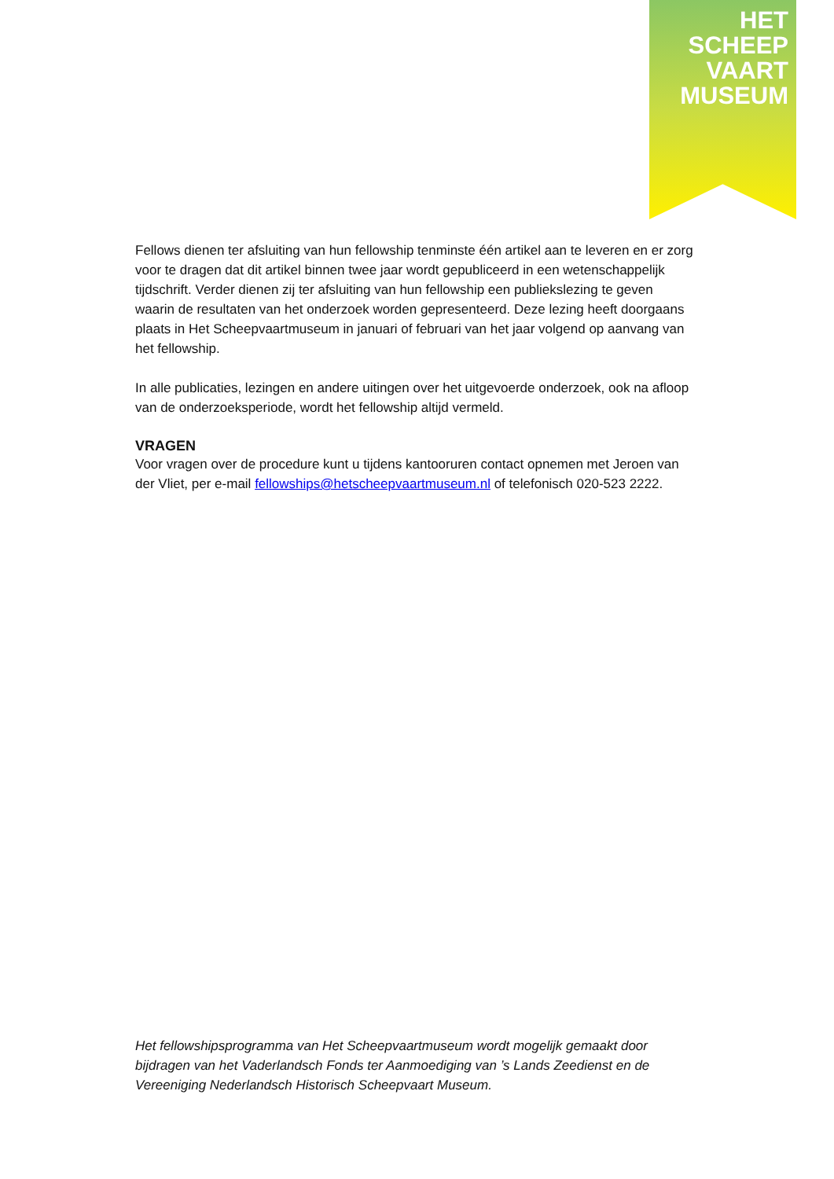HET
SCHEEP
VAART
MUSEUM
Fellows dienen ter afsluiting van hun fellowship tenminste één artikel aan te leveren en er zorg voor te dragen dat dit artikel binnen twee jaar wordt gepubliceerd in een wetenschappelijk tijdschrift. Verder dienen zij ter afsluiting van hun fellowship een publiekslezing te geven waarin de resultaten van het onderzoek worden gepresenteerd. Deze lezing heeft doorgaans plaats in Het Scheepvaartmuseum in januari of februari van het jaar volgend op aanvang van het fellowship.
In alle publicaties, lezingen en andere uitingen over het uitgevoerde onderzoek, ook na afloop van de onderzoeksperiode, wordt het fellowship altijd vermeld.
VRAGEN
Voor vragen over de procedure kunt u tijdens kantooruren contact opnemen met Jeroen van der Vliet, per e-mail fellowships@hetscheepvaartmuseum.nl of telefonisch 020-523 2222.
Het fellowshipsprogramma van Het Scheepvaartmuseum wordt mogelijk gemaakt door bijdragen van het Vaderlandsch Fonds ter Aanmoediging van ’s Lands Zeedienst en de Vereeniging Nederlandsch Historisch Scheepvaart Museum.